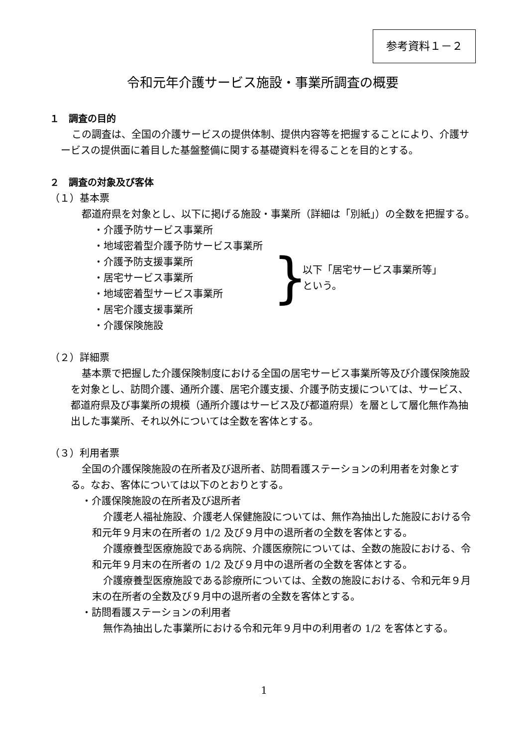参考資料１－２
令和元年介護サービス施設・事業所調査の概要
１　調査の目的
この調査は、全国の介護サービスの提供体制、提供内容等を把握することにより、介護サービスの提供面に着目した基盤整備に関する基礎資料を得ることを目的とする。
２　調査の対象及び客体
（１）基本票
都道府県を対象とし、以下に掲げる施設・事業所（詳細は「別紙」）の全数を把握する。
・介護予防サービス事業所
・地域密着型介護予防サービス事業所
・介護予防支援事業所
・居宅サービス事業所
・地域密着型サービス事業所
・居宅介護支援事業所
・介護保険施設
}
以下「居宅サービス事業所等」
という。
（２）詳細票
基本票で把握した介護保険制度における全国の居宅サービス事業所等及び介護保険施設を対象とし、訪問介護、通所介護、居宅介護支援、介護予防支援については、サービス、都道府県及び事業所の規模（通所介護はサービス及び都道府県）を層として層化無作為抽出した事業所、それ以外については全数を客体とする。
（３）利用者票
全国の介護保険施設の在所者及び退所者、訪問看護ステーションの利用者を対象とする。なお、客体については以下のとおりとする。
・介護保険施設の在所者及び退所者
介護老人福祉施設、介護老人保健施設については、無作為抽出した施設における令和元年９月末の在所者の 1/2 及び９月中の退所者の全数を客体とする。
介護療養型医療施設である病院、介護医療院については、全数の施設における、令和元年９月末の在所者の 1/2 及び９月中の退所者の全数を客体とする。
介護療養型医療施設である診療所については、全数の施設における、令和元年９月末の在所者の全数及び９月中の退所者の全数を客体とする。
・訪問看護ステーションの利用者
無作為抽出した事業所における令和元年９月中の利用者の 1/2 を客体とする。
1